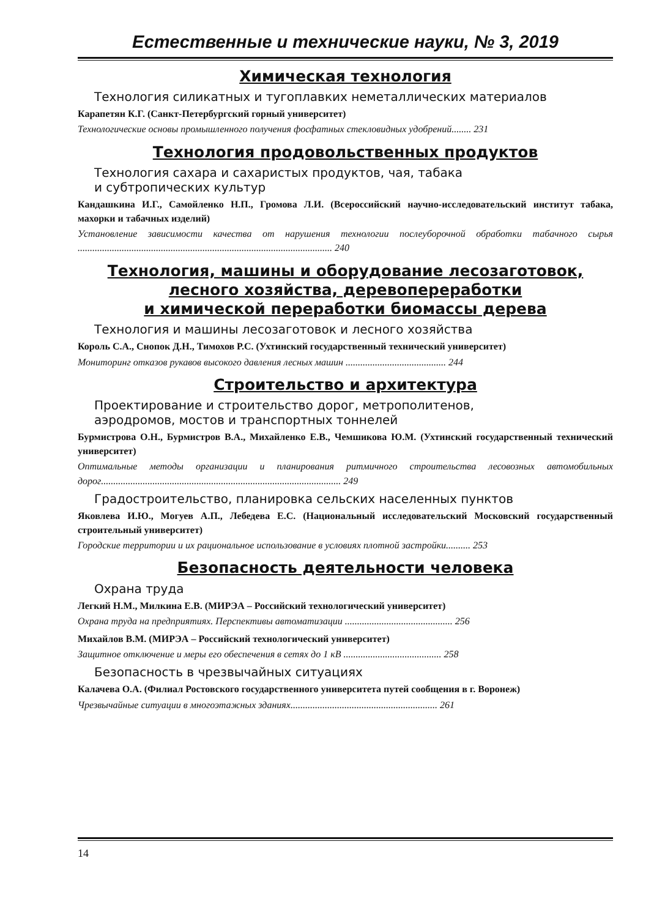Естественные и технические науки, № 3, 2019
Химическая технология
Технология силикатных и тугоплавких неметаллических материалов
Карапетян К.Г. (Санкт-Петербургский горный университет)
Технологические основы промышленного получения фосфатных стекловидных удобрений........ 231
Технология продовольственных продуктов
Технология сахара и сахаристых продуктов, чая, табака
и субтропических культур
Кандашкина И.Г., Самойленко Н.П., Громова Л.И. (Всероссийский научно-исследовательский институт табака, махорки и табачных изделий)
Установление зависимости качества от нарушения технологии послеуборочной обработки табачного сырья ........................................................................................................ 240
Технология, машины и оборудование лесозаготовок,
лесного хозяйства, деревопереработки
и химической переработки биомассы дерева
Технология и машины лесозаготовок и лесного хозяйства
Король С.А., Снопок Д.Н., Тимохов Р.С. (Ухтинский государственный технический университет)
Мониторинг отказов рукавов высокого давления лесных машин ......................................... 244
Строительство и архитектура
Проектирование и строительство дорог, метрополитенов,
аэродромов, мостов и транспортных тоннелей
Бурмистрова О.Н., Бурмистров В.А., Михайленко Е.В., Чемшикова Ю.М. (Ухтинский государственный технический университет)
Оптимальные методы организации и планирования ритмичного строительства лесовозных автомобильных дорог.................................................................................................. 249
Градостроительство, планировка сельских населенных пунктов
Яковлева И.Ю., Могуев А.П., Лебедева Е.С. (Национальный исследовательский Московский государственный строительный университет)
Городские территории и их рациональное использование в условиях плотной застройки.......... 253
Безопасность деятельности человека
Охрана труда
Легкий Н.М., Милкина Е.В. (МИРЭА – Российский технологический университет)
Охрана труда на предприятиях. Перспективы автоматизации ............................................ 256
Михайлов В.М. (МИРЭА – Российский технологический университет)
Защитное отключение и меры его обеспечения в сетях до 1 кВ ........................................ 258
Безопасность в чрезвычайных ситуациях
Калачева О.А. (Филиал Ростовского государственного университета путей сообщения в г. Воронеж)
Чрезвычайные ситуации в многоэтажных зданиях............................................................ 261
14